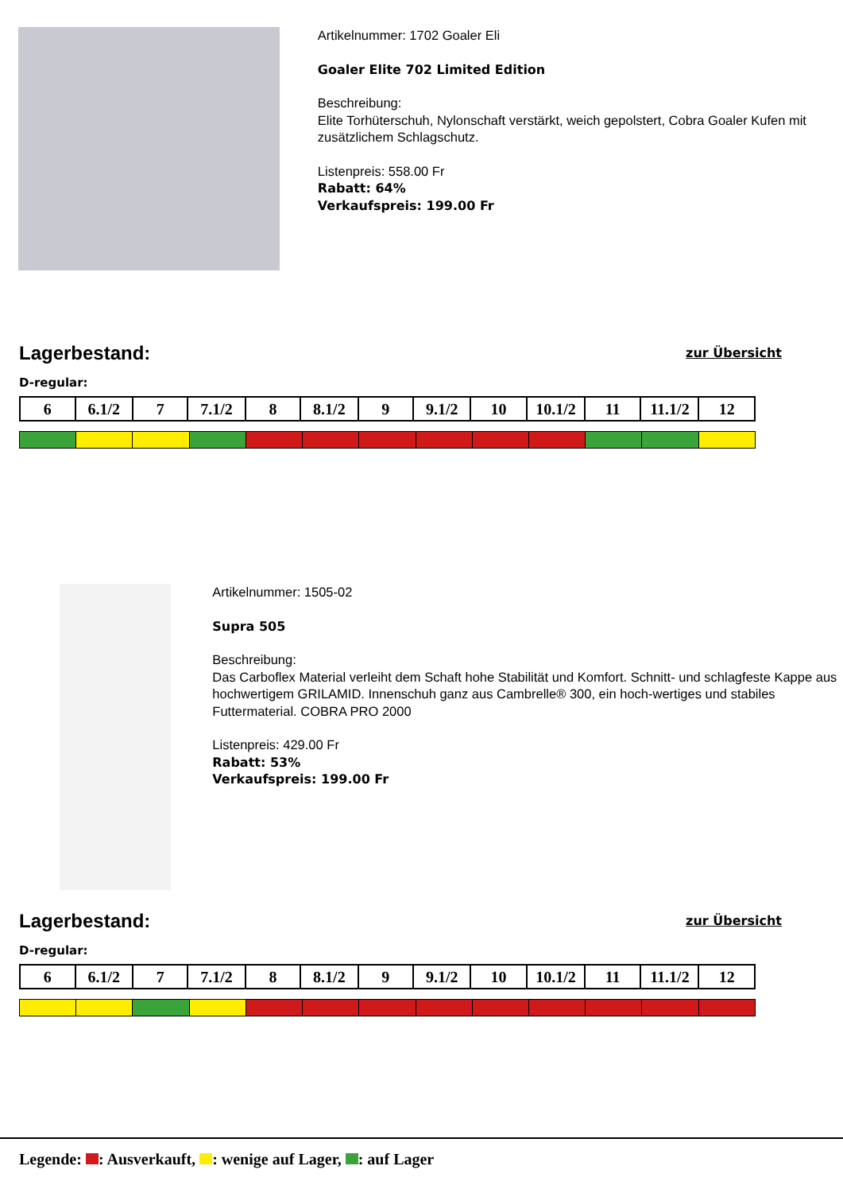Artikelnummer: 1702 Goaler Eli
Goaler Elite 702 Limited Edition
Beschreibung:
Elite Torhüterschuh, Nylonschaft verstärkt, weich gepolstert, Cobra Goaler Kufen mit zusätzlichem Schlagschutz.
Listenpreis: 558.00 Fr
Rabatt: 64%
Verkaufspreis: 199.00 Fr
Lagerbestand: zur Übersicht
D-regular:
| 6 | 6.1/2 | 7 | 7.1/2 | 8 | 8.1/2 | 9 | 9.1/2 | 10 | 10.1/2 | 11 | 11.1/2 | 12 |
Artikelnummer: 1505-02
Supra 505
Beschreibung:
Das Carboflex Material verleiht dem Schaft hohe Stabilität und Komfort. Schnitt- und schlagfeste Kappe aus hochwertigem GRILAMID. Innenschuh ganz aus Cambrelle® 300, ein hoch-wertiges und stabiles Futtermaterial. COBRA PRO 2000
Listenpreis: 429.00 Fr
Rabatt: 53%
Verkaufspreis: 199.00 Fr
Lagerbestand: zur Übersicht
D-regular:
| 6 | 6.1/2 | 7 | 7.1/2 | 8 | 8.1/2 | 9 | 9.1/2 | 10 | 10.1/2 | 11 | 11.1/2 | 12 |
Legende: : Ausverkauft, : wenige auf Lager, : auf Lager